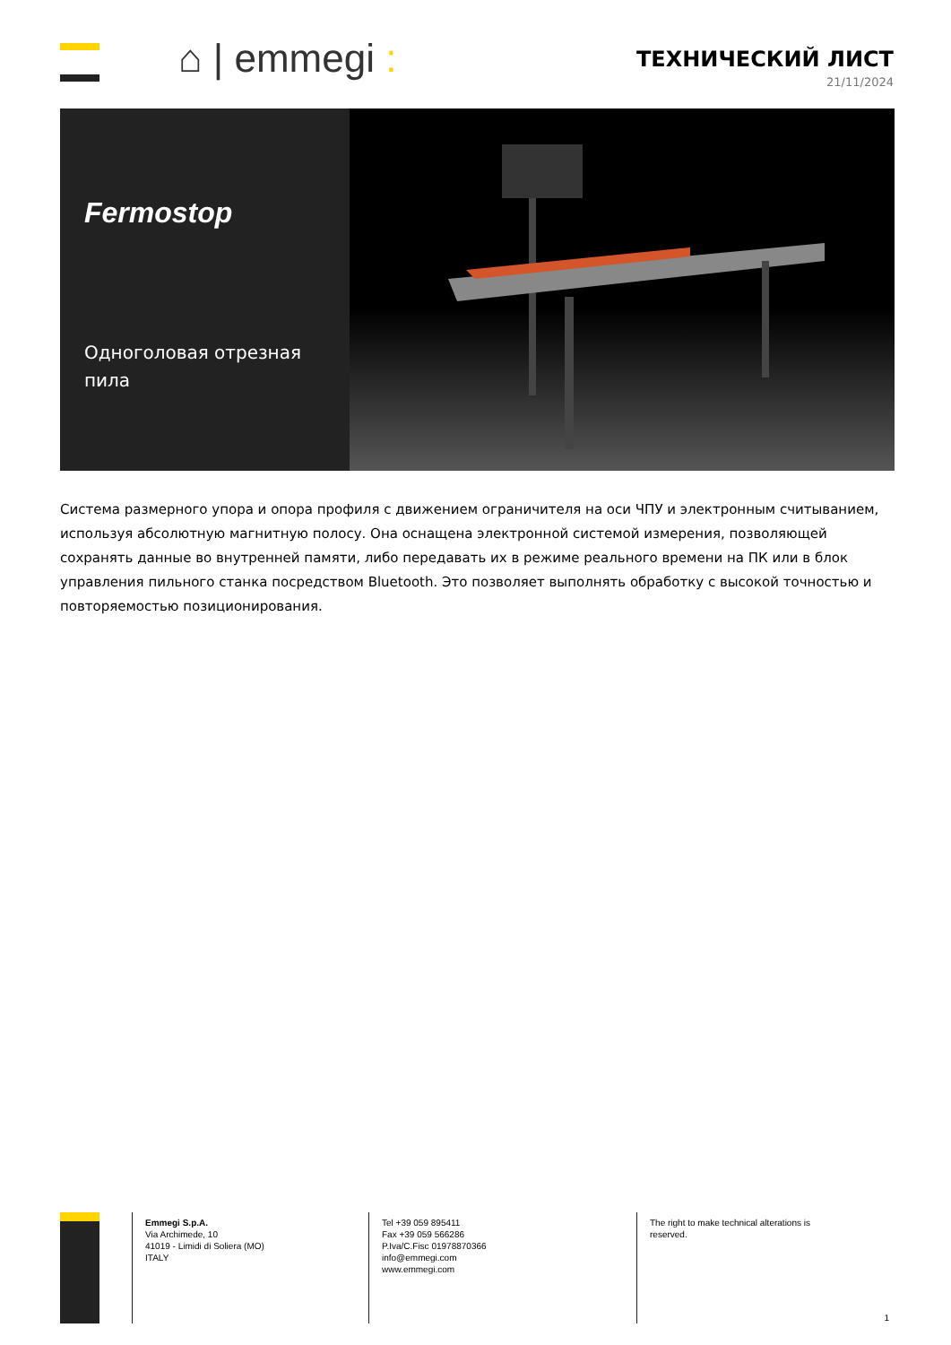⌂ | emmegi :
ТЕХНИЧЕСКИЙ ЛИСТ
21/11/2024
Fermostop
Одноголовая отрезная пила
Система размерного упора и опора профиля с движением ограничителя на оси ЧПУ и электронным считыванием, используя абсолютную магнитную полосу. Она оснащена электронной системой измерения, позволяющей сохранять данные во внутренней памяти, либо передавать их в режиме реального времени на ПК или в блок управления пильного станка посредством Bluetooth. Это позволяет выполнять обработку с высокой точностью и повторяемостью позиционирования.
Emmegi S.p.A.
Via Archimede, 10
41019 - Limidi di Soliera (MO)
ITALY
Tel +39 059 895411
Fax +39 059 566286
P.Iva/C.Fisc 01978870366
info@emmegi.com
www.emmegi.com
The right to make technical alterations is
reserved.
1